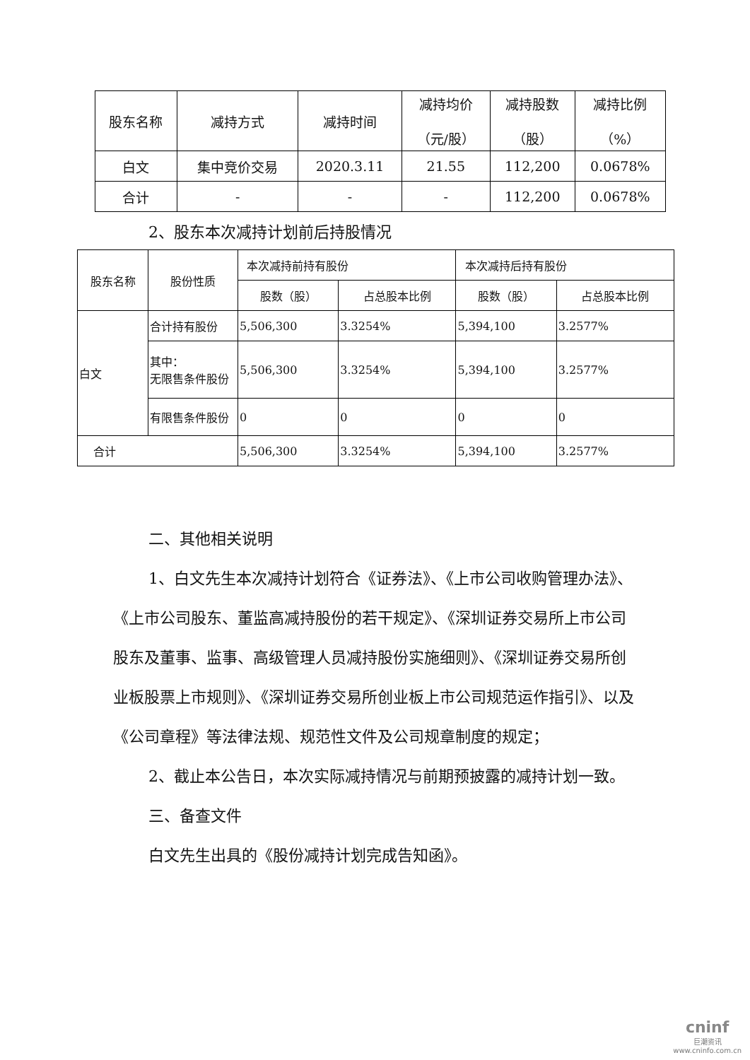| 股东名称 | 减持方式 | 减持时间 | 减持均价 （元/股） | 减持股数 （股） | 减持比例 （%） |
| 白文 | 集中竞价交易 | 2020.3.11 | 21.55 | 112,200 | 0.0678% |
| 合计 | - | - | - | 112,200 | 0.0678% |
2、股东本次减持计划前后持股情况
| 股东名称 | 股份性质 | 本次减持前持有股份 | | 本次减持后持有股份 | |
| | | 股数（股） | 占总股本比例 | 股数（股） | 占总股本比例 |
| 白文 | 合计持有股份 | 5,506,300 | 3.3254% | 5,394,100 | 3.2577% |
| | 其中： 无限售条件股份 | 5,506,300 | 3.3254% | 5,394,100 | 3.2577% |
| | 有限售条件股份 | 0 | 0 | 0 | 0 |
| 合计 | | 5,506,300 | 3.3254% | 5,394,100 | 3.2577% |
二、其他相关说明
1、白文先生本次减持计划符合《证券法》、《上市公司收购管理办法》、《上市公司股东、董监高减持股份的若干规定》、《深圳证券交易所上市公司股东及董事、监事、高级管理人员减持股份实施细则》、《深圳证券交易所创业板股票上市规则》、《深圳证券交易所创业板上市公司规范运作指引》、以及《公司章程》等法律法规、规范性文件及公司规章制度的规定；
2、截止本公告日，本次实际减持情况与前期预披露的减持计划一致。
三、备查文件
白文先生出具的《股份减持计划完成告知函》。
cninf
巨潮资讯
www.cninfo.com.cn